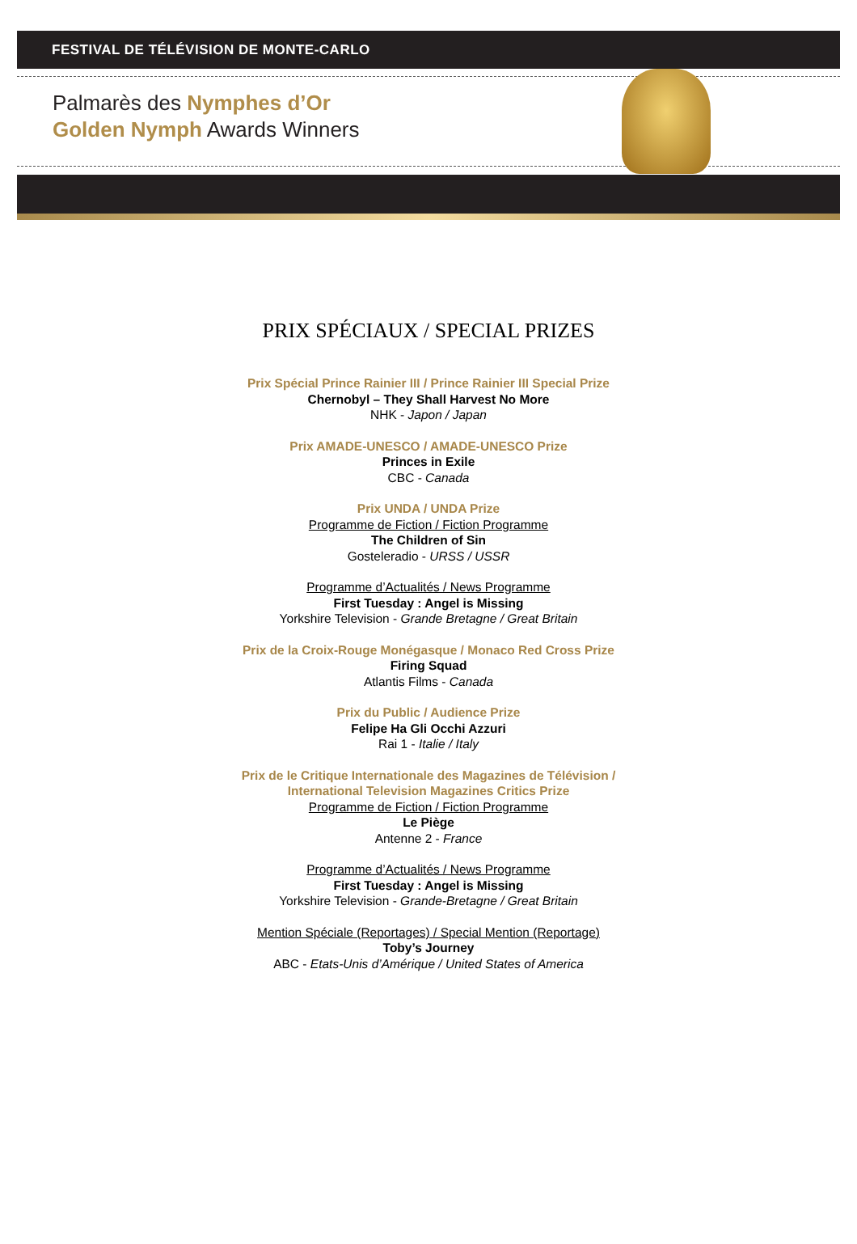FESTIVAL DE TÉLÉVISION DE MONTE-CARLO
Palmarès des Nymphes d’Or
Golden Nymph Awards Winners
PRIX SPÉCIAUX / SPECIAL PRIZES
Prix Spécial Prince Rainier III / Prince Rainier III Special Prize
Chernobyl – They Shall Harvest No More
NHK - Japon / Japan
Prix AMADE-UNESCO / AMADE-UNESCO Prize
Princes in Exile
CBC - Canada
Prix UNDA / UNDA Prize
Programme de Fiction / Fiction Programme
The Children of Sin
Gosteleradio - URSS / USSR
Programme d’Actualités / News Programme
First Tuesday : Angel is Missing
Yorkshire Television - Grande Bretagne / Great Britain
Prix de la Croix-Rouge Monégasque / Monaco Red Cross Prize
Firing Squad
Atlantis Films - Canada
Prix du Public / Audience Prize
Felipe Ha Gli Occhi Azzuri
Rai 1 - Italie / Italy
Prix de le Critique Internationale des Magazines de Télévision /
International Television Magazines Critics Prize
Programme de Fiction / Fiction Programme
Le Piège
Antenne 2 - France
Programme d’Actualités / News Programme
First Tuesday : Angel is Missing
Yorkshire Television - Grande-Bretagne / Great Britain
Mention Spéciale (Reportages) / Special Mention (Reportage)
Toby’s Journey
ABC - Etats-Unis d’Amérique / United States of America